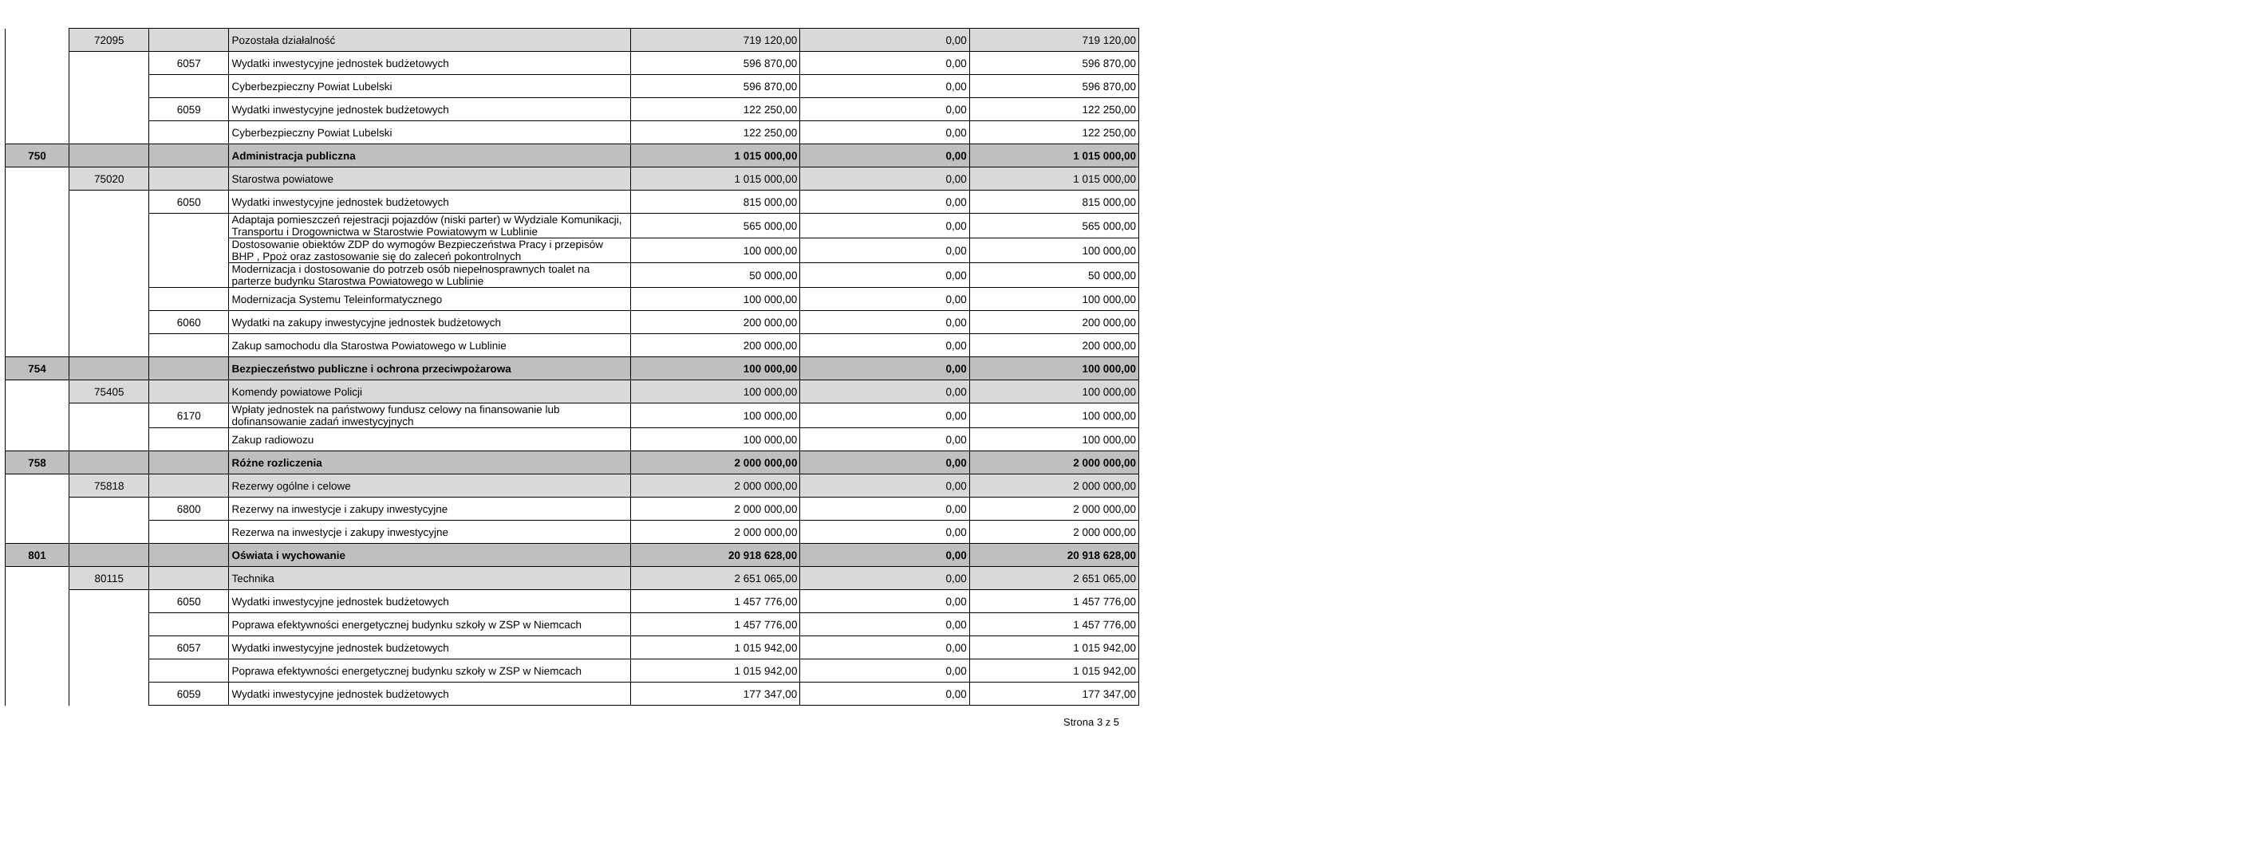| | 72095 | | Pozostała działalność | 719 120,00 | 0,00 | 719 120,00 |
| | | 6057 | Wydatki inwestycyjne jednostek budżetowych | 596 870,00 | 0,00 | 596 870,00 |
| | | | Cyberbezpieczny Powiat Lubelski | 596 870,00 | 0,00 | 596 870,00 |
| | | 6059 | Wydatki inwestycyjne jednostek budżetowych | 122 250,00 | 0,00 | 122 250,00 |
| | | | Cyberbezpieczny Powiat Lubelski | 122 250,00 | 0,00 | 122 250,00 |
| 750 | | | Administracja publiczna | 1 015 000,00 | 0,00 | 1 015 000,00 |
| | 75020 | | Starostwa powiatowe | 1 015 000,00 | 0,00 | 1 015 000,00 |
| | | 6050 | Wydatki inwestycyjne jednostek budżetowych | 815 000,00 | 0,00 | 815 000,00 |
| | | | Adaptaja pomieszczeń rejestracji pojazdów (niski parter) w Wydziale Komunikacji, Transportu i Drogownictwa w Starostwie Powiatowym w Lublinie | 565 000,00 | 0,00 | 565 000,00 |
| | | | Dostosowanie obiektów ZDP do wymogów Bezpieczeństwa Pracy i przepisów BHP , Ppoż oraz zastosowanie się do zaleceń pokontrolnych | 100 000,00 | 0,00 | 100 000,00 |
| | | | Modernizacja i dostosowanie do potrzeb osób niepełnosprawnych toalet na parterze budynku Starostwa Powiatowego w Lublinie | 50 000,00 | 0,00 | 50 000,00 |
| | | | Modernizacja Systemu Teleinformatycznego | 100 000,00 | 0,00 | 100 000,00 |
| | | 6060 | Wydatki na zakupy inwestycyjne jednostek budżetowych | 200 000,00 | 0,00 | 200 000,00 |
| | | | Zakup samochodu dla Starostwa Powiatowego w Lublinie | 200 000,00 | 0,00 | 200 000,00 |
| 754 | | | Bezpieczeństwo publiczne i ochrona przeciwpożarowa | 100 000,00 | 0,00 | 100 000,00 |
| | 75405 | | Komendy powiatowe Policji | 100 000,00 | 0,00 | 100 000,00 |
| | | 6170 | Wpłaty jednostek na państwowy fundusz celowy na finansowanie lub dofinansowanie zadań inwestycyjnych | 100 000,00 | 0,00 | 100 000,00 |
| | | | Zakup radiowozu | 100 000,00 | 0,00 | 100 000,00 |
| 758 | | | Różne rozliczenia | 2 000 000,00 | 0,00 | 2 000 000,00 |
| | 75818 | | Rezerwy ogólne i celowe | 2 000 000,00 | 0,00 | 2 000 000,00 |
| | | 6800 | Rezerwy na inwestycje i zakupy inwestycyjne | 2 000 000,00 | 0,00 | 2 000 000,00 |
| | | | Rezerwa na inwestycje i zakupy inwestycyjne | 2 000 000,00 | 0,00 | 2 000 000,00 |
| 801 | | | Oświata i wychowanie | 20 918 628,00 | 0,00 | 20 918 628,00 |
| | 80115 | | Technika | 2 651 065,00 | 0,00 | 2 651 065,00 |
| | | 6050 | Wydatki inwestycyjne jednostek budżetowych | 1 457 776,00 | 0,00 | 1 457 776,00 |
| | | | Poprawa efektywności energetycznej budynku szkoły w ZSP w Niemcach | 1 457 776,00 | 0,00 | 1 457 776,00 |
| | | 6057 | Wydatki inwestycyjne jednostek budżetowych | 1 015 942,00 | 0,00 | 1 015 942,00 |
| | | | Poprawa efektywności energetycznej budynku szkoły w ZSP w Niemcach | 1 015 942,00 | 0,00 | 1 015 942,00 |
| | | 6059 | Wydatki inwestycyjne jednostek budżetowych | 177 347,00 | 0,00 | 177 347,00 |
Strona 3 z 5